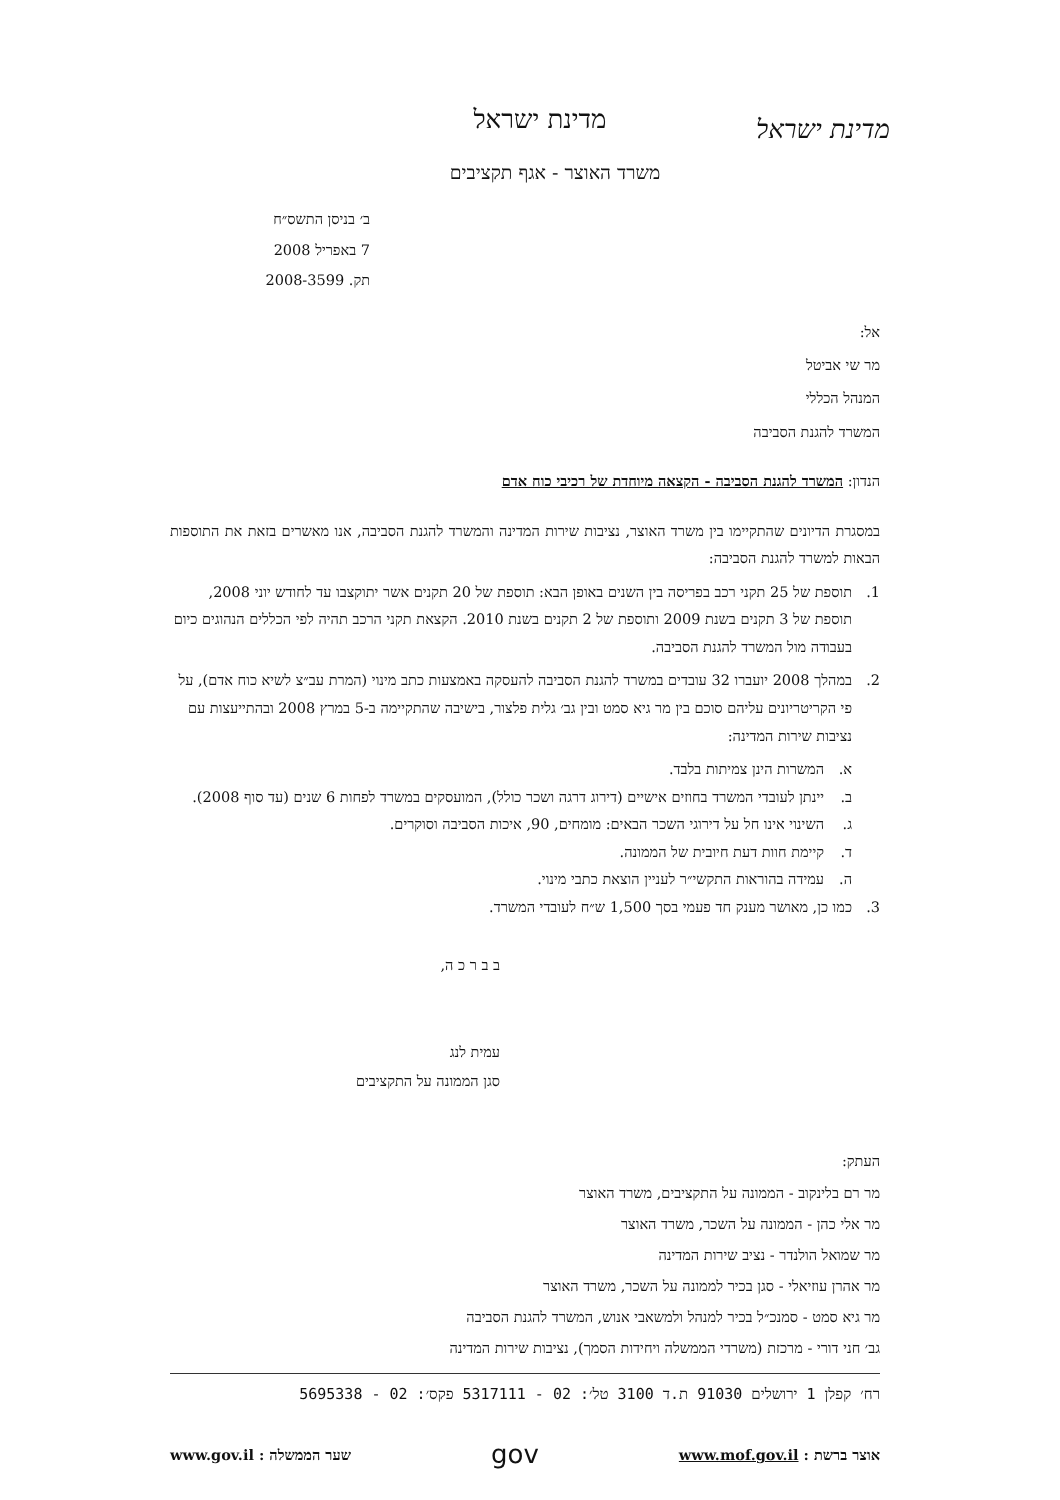מדינת ישראל
מדינת ישראל
משרד האוצר - אגף תקציבים
ב׳ בניסן התשס״ח
7 באפריל 2008
תק. 2008-3599
אל:
מר שי אביטל
המנהל הכללי
המשרד להגנת הסביבה
הנדון: המשרד להגנת הסביבה - הקצאה מיוחדת של רכיבי כוח אדם
במסגרת הדיונים שהתקיימו בין משרד האוצר, נציבות שירות המדינה והמשרד להגנת הסביבה, אנו מאשרים בזאת את התוספות הבאות למשרד להגנת הסביבה:
1. תוספת של 25 תקני רכב בפריסה בין השנים באופן הבא: תוספת של 20 תקנים אשר יתוקצבו עד לחודש יוני 2008, תוספת של 3 תקנים בשנת 2009 ותוספת של 2 תקנים בשנת 2010. הקצאת תקני הרכב תהיה לפי הכללים הנהוגים כיום בעבודה מול המשרד להגנת הסביבה.
2. במהלך 2008 יועברו 32 עובדים במשרד להגנת הסביבה להעסקה באמצעות כתב מינוי (המרת עב״צ לשיא כוח אדם), על פי הקריטריונים עליהם סוכם בין מר גיא סמט ובין גב׳ גלית פלצור, בישיבה שהתקיימה ב-5 במרץ 2008 ובהתייעצות עם נציבות שירות המדינה:
א. המשרות הינן צמיתות בלבד.
ב. יינתן לעובדי המשרד בחוזים אישיים (דירוג דרגה ושכר כולל), המועסקים במשרד לפחות 6 שנים (עד סוף 2008).
ג. השינוי אינו חל על דירוגי השכר הבאים: מומחים, 90, איכות הסביבה וסוקרים.
ד. קיימת חוות דעת חיובית של הממונה.
ה. עמידה בהוראות התקשי״ר לעניין הוצאת כתבי מינוי.
3. כמו כן, מאושר מענק חד פעמי בסך 1,500 ש״ח לעובדי המשרד.
ב ב ר כ ה,
עמית לנג
סגן הממונה על התקציבים
העתק:
מר רם בלינקוב - הממונה על התקציבים, משרד האוצר
מר אלי כהן - הממונה על השכר, משרד האוצר
מר שמואל הולנדר - נציב שירות המדינה
מר אהרן עוזיאלי - סגן בכיר לממונה על השכר, משרד האוצר
מר גיא סמט - סמנכ״ל בכיר למנהל ולמשאבי אנוש, המשרד להגנת הסביבה
גב׳ חני דורי - מרכזת (משרדי הממשלה ויחידות הסמך), נציבות שירות המדינה
רח׳ קפלן 1 ירושלים 91030 ת.ד 3100 טל׳: 02 - 5317111 פקס׳: 02 - 5695338
אוצר ברשת : www.mof.gov.il gov שער הממשלה : www.gov.il